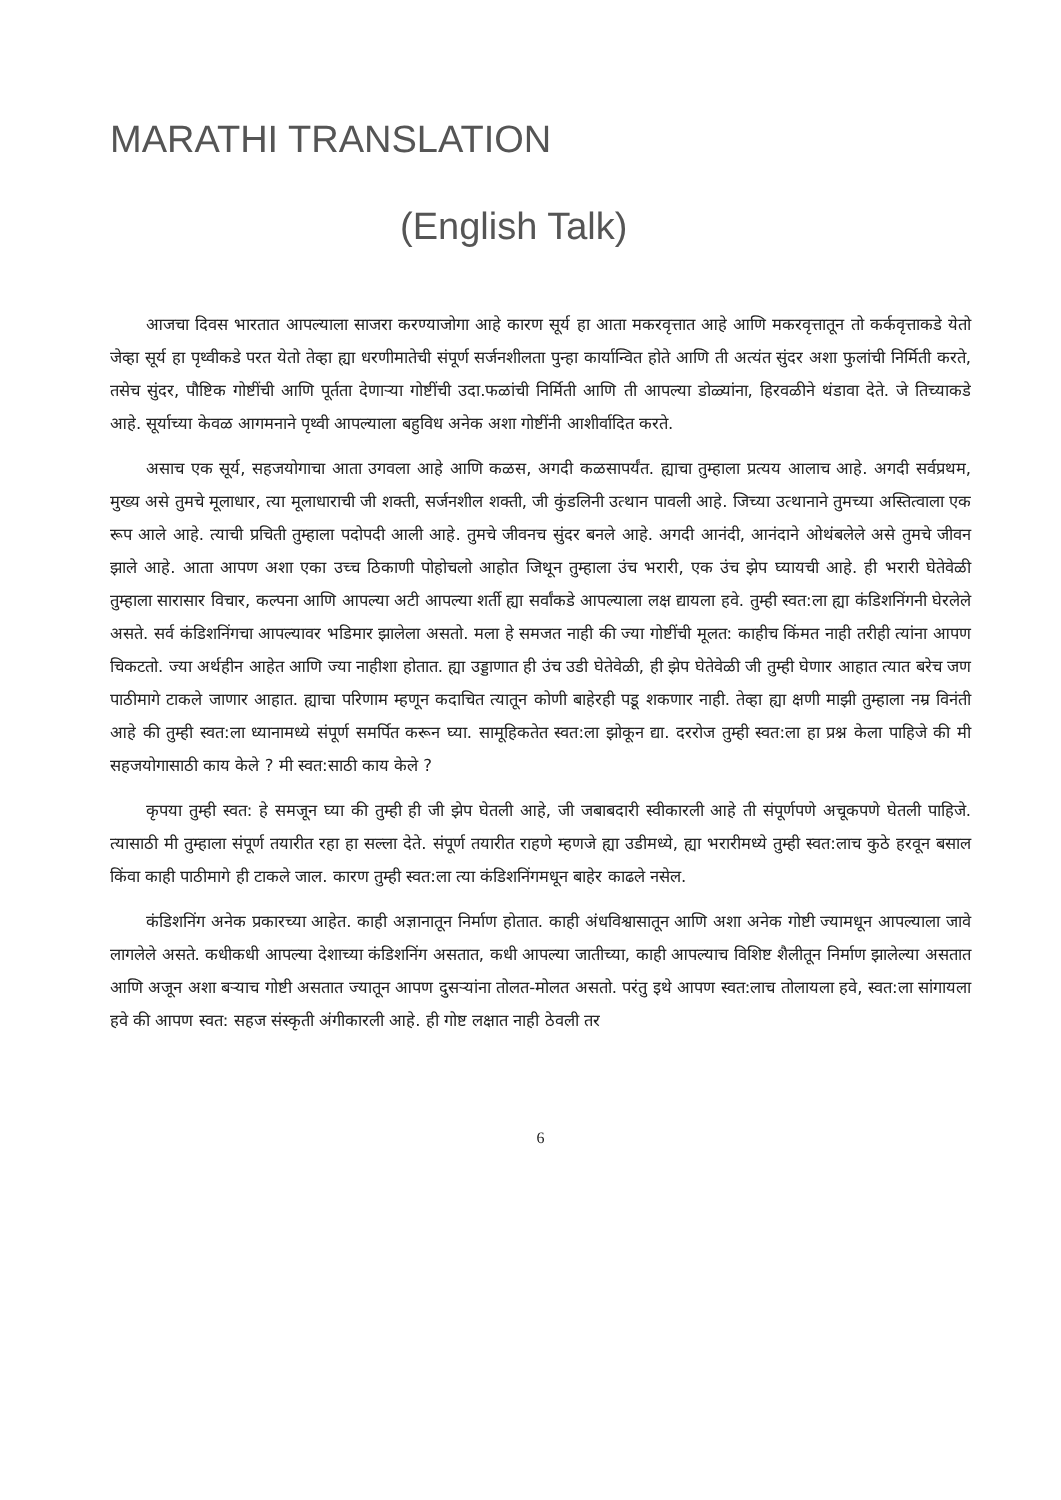MARATHI TRANSLATION
(English Talk)
आजचा दिवस भारतात आपल्याला साजरा करण्याजोगा आहे कारण सूर्य हा आता मकरवृत्तात आहे आणि मकरवृत्तातून तो कर्कवृत्ताकडे येतो जेव्हा सूर्य हा पृथ्वीकडे परत येतो तेव्हा ह्या धरणीमातेची संपूर्ण सर्जनशीलता पुन्हा कार्यान्वित होते आणि ती अत्यंत सुंदर अशा फुलांची निर्मिती करते, तसेच सुंदर, पौष्टिक गोष्टींची आणि पूर्तता देणाऱ्या गोष्टींची उदा.फळांची निर्मिती आणि ती आपल्या डोळ्यांना, हिरवळीने थंडावा देते. जे तिच्याकडे आहे. सूर्याच्या केवळ आगमनाने पृथ्वी आपल्याला बहुविध अनेक अशा गोष्टींनी आशीर्वादित करते.
असाच एक सूर्य, सहजयोगाचा आता उगवला आहे आणि कळस, अगदी कळसापर्यंत. ह्याचा तुम्हाला प्रत्यय आलाच आहे. अगदी सर्वप्रथम, मुख्य असे तुमचे मूलाधार, त्या मूलाधाराची जी शक्ती, सर्जनशील शक्ती, जी कुंडलिनी उत्थान पावली आहे. जिच्या उत्थानाने तुमच्या अस्तित्वाला एक रूप आले आहे. त्याची प्रचिती तुम्हाला पदोपदी आली आहे. तुमचे जीवनच सुंदर बनले आहे. अगदी आनंदी, आनंदाने ओथंबलेले असे तुमचे जीवन झाले आहे. आता आपण अशा एका उच्च ठिकाणी पोहोचलो आहोत जिथून तुम्हाला उंच भरारी, एक उंच झेप घ्यायची आहे. ही भरारी घेतेवेळी तुम्हाला सारासार विचार, कल्पना आणि आपल्या अटी आपल्या शर्ती ह्या सर्वांकडे आपल्याला लक्ष द्यायला हवे. तुम्ही स्वत:ला ह्या कंडिशनिंगनी घेरलेले असते. सर्व कंडिशनिंगचा आपल्यावर भडिमार झालेला असतो. मला हे समजत नाही की ज्या गोष्टींची मूलत: काहीच किंमत नाही तरीही त्यांना आपण चिकटतो. ज्या अर्थहीन आहेत आणि ज्या नाहीशा होतात. ह्या उड्डाणात ही उंच उडी घेतेवेळी, ही झेप घेतेवेळी जी तुम्ही घेणार आहात त्यात बरेच जण पाठीमागे टाकले जाणार आहात. ह्याचा परिणाम म्हणून कदाचित त्यातून कोणी बाहेरही पडू शकणार नाही. तेव्हा ह्या क्षणी माझी तुम्हाला नम्र विनंती आहे की तुम्ही स्वत:ला ध्यानामध्ये संपूर्ण समर्पित करून घ्या. सामूहिकतेत स्वत:ला झोकून द्या. दररोज तुम्ही स्वत:ला हा प्रश्न केला पाहिजे की मी सहजयोगासाठी काय केले ? मी स्वत:साठी काय केले ?
कृपया तुम्ही स्वत: हे समजून घ्या की तुम्ही ही जी झेप घेतली आहे, जी जबाबदारी स्वीकारली आहे ती संपूर्णपणे अचूकपणे घेतली पाहिजे. त्यासाठी मी तुम्हाला संपूर्ण तयारीत रहा हा सल्ला देते. संपूर्ण तयारीत राहणे म्हणजे ह्या उडीमध्ये, ह्या भरारीमध्ये तुम्ही स्वत:लाच कुठे हरवून बसाल किंवा काही पाठीमागे ही टाकले जाल. कारण तुम्ही स्वत:ला त्या कंडिशनिंगमधून बाहेर काढले नसेल.
कंडिशनिंग अनेक प्रकारच्या आहेत. काही अज्ञानातून निर्माण होतात. काही अंधविश्वासातून आणि अशा अनेक गोष्टी ज्यामधून आपल्याला जावे लागलेले असते. कधीकधी आपल्या देशाच्या कंडिशनिंग असतात, कधी आपल्या जातीच्या, काही आपल्याच विशिष्ट शैलीतून निर्माण झालेल्या असतात आणि अजून अशा बऱ्याच गोष्टी असतात ज्यातून आपण दुसऱ्यांना तोलत-मोलत असतो. परंतु इथे आपण स्वत:लाच तोलायला हवे, स्वत:ला सांगायला हवे की आपण स्वत: सहज संस्कृती अंगीकारली आहे. ही गोष्ट लक्षात नाही ठेवली तर
6